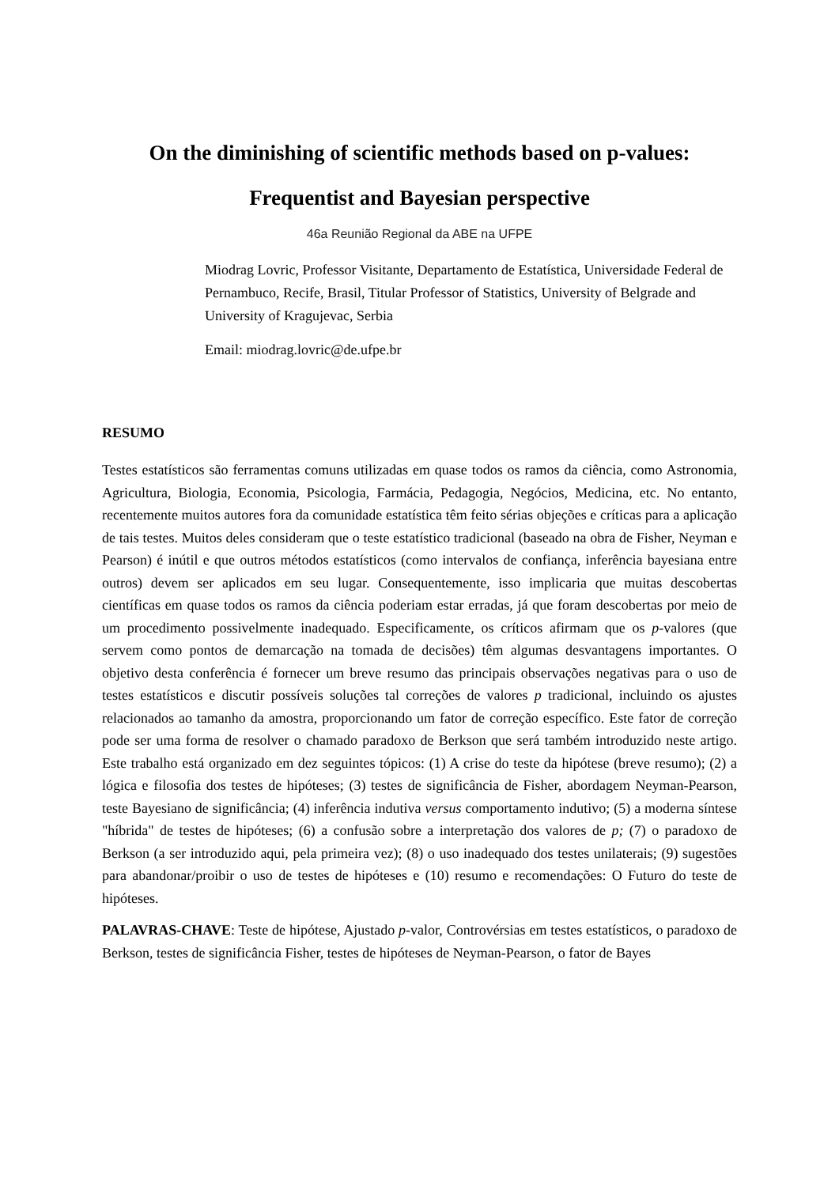On the diminishing of scientific methods based on p-values:
Frequentist and Bayesian perspective
46a Reunião Regional da ABE na UFPE
Miodrag Lovric, Professor Visitante, Departamento de Estatística, Universidade Federal de Pernambuco, Recife, Brasil, Titular Professor of Statistics, University of Belgrade and University of Kragujevac, Serbia
Email: miodrag.lovric@de.ufpe.br
RESUMO
Testes estatísticos são ferramentas comuns utilizadas em quase todos os ramos da ciência, como Astronomia, Agricultura, Biologia, Economia, Psicologia, Farmácia, Pedagogia, Negócios, Medicina, etc. No entanto, recentemente muitos autores fora da comunidade estatística têm feito sérias objeções e críticas para a aplicação de tais testes. Muitos deles consideram que o teste estatístico tradicional (baseado na obra de Fisher, Neyman e Pearson) é inútil e que outros métodos estatísticos (como intervalos de confiança, inferência bayesiana entre outros) devem ser aplicados em seu lugar. Consequentemente, isso implicaria que muitas descobertas científicas em quase todos os ramos da ciência poderiam estar erradas, já que foram descobertas por meio de um procedimento possivelmente inadequado. Especificamente, os críticos afirmam que os p-valores (que servem como pontos de demarcação na tomada de decisões) têm algumas desvantagens importantes. O objetivo desta conferência é fornecer um breve resumo das principais observações negativas para o uso de testes estatísticos e discutir possíveis soluções tal correções de valores p tradicional, incluindo os ajustes relacionados ao tamanho da amostra, proporcionando um fator de correção específico. Este fator de correção pode ser uma forma de resolver o chamado paradoxo de Berkson que será também introduzido neste artigo. Este trabalho está organizado em dez seguintes tópicos: (1) A crise do teste da hipótese (breve resumo); (2) a lógica e filosofia dos testes de hipóteses; (3) testes de significância de Fisher, abordagem Neyman-Pearson, teste Bayesiano de significância; (4) inferência indutiva versus comportamento indutivo; (5) a moderna síntese "híbrida" de testes de hipóteses; (6) a confusão sobre a interpretação dos valores de p; (7) o paradoxo de Berkson (a ser introduzido aqui, pela primeira vez); (8) o uso inadequado dos testes unilaterais; (9) sugestões para abandonar/proibir o uso de testes de hipóteses e (10) resumo e recomendações: O Futuro do teste de hipóteses.
PALAVRAS-CHAVE: Teste de hipótese, Ajustado p-valor, Controvérsias em testes estatísticos, o paradoxo de Berkson, testes de significância Fisher, testes de hipóteses de Neyman-Pearson, o fator de Bayes